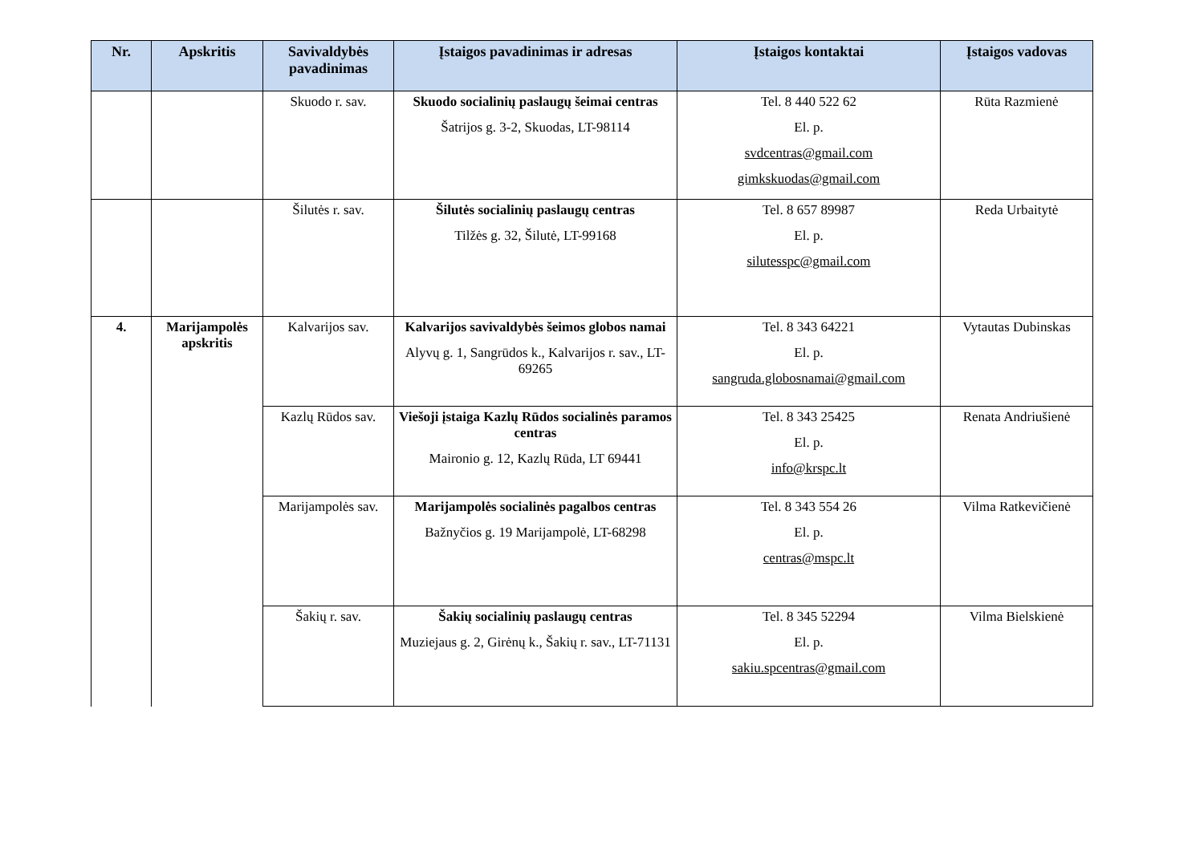| Nr. | Apskritis | Savivaldybės pavadinimas | Įstaigos pavadinimas ir adresas | Įstaigos kontaktai | Įstaigos vadovas |
| --- | --- | --- | --- | --- | --- |
| | | Skuodo r. sav. | Skuodo socialinių paslaugų šeimai centras Šatrijos g. 3-2, Skuodas, LT-98114 | Tel. 8 440 522 62 El. p. svdcentras@gmail.com gimkskuodas@gmail.com | Rūta Razmienė |
| | | Šilutės r. sav. | Šilutės socialinių paslaugų centras Tilžės g. 32, Šilutė, LT-99168 | Tel. 8 657 89987 El. p. silutesspc@gmail.com | Reda Urbaitytė |
| 4. | Marijampolės apskritis | Kalvarijos sav. | Kalvarijos savivaldybės šeimos globos namai Alyvų g. 1, Sangrūdos k., Kalvarijos r. sav., LT-69265 | Tel. 8 343 64221 El. p. sangruda.globosnamai@gmail.com | Vytautas Dubinskas |
| | | Kazlų Rūdos sav. | Viešoji įstaiga Kazlų Rūdos socialinės paramos centras Maironio g. 12, Kazlų Rūda, LT 69441 | Tel. 8 343 25425 El. p. info@krspc.lt | Renata Andriušienė |
| | | Marijampolės sav. | Marijampolės socialinės pagalbos centras Bažnyčios g. 19 Marijampolė, LT-68298 | Tel. 8 343 554 26 El. p. centras@mspc.lt | Vilma Ratkevičienė |
| | | Šakių r. sav. | Šakių socialinių paslaugų centras Muziejaus g. 2, Girėnų k., Šakių r. sav., LT-71131 | Tel. 8 345 52294 El. p. sakiu.spcentras@gmail.com | Vilma Bielskienė |